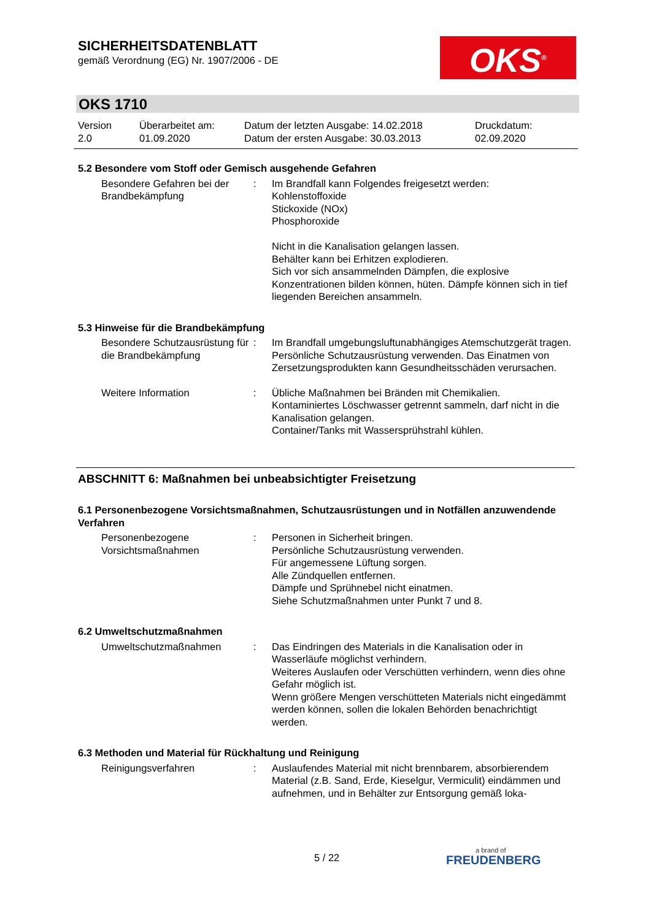SICHERHEITSDATENBLATT
gemäß Verordnung (EG) Nr. 1907/2006 - DE
OKS<sup>®</sup>
OKS 1710
Version
2.0
Überarbeitet am:
01.09.2020
Datum der letzten Ausgabe: 14.02.2018
Datum der ersten Ausgabe: 30.03.2013
Druckdatum:
02.09.2020
5.2 Besondere vom Stoff oder Gemisch ausgehende Gefahren
Besondere Gefahren bei der Brandbekämpfung
: Im Brandfall kann Folgendes freigesetzt werden:
Kohlenstoffoxide
Stickoxide (NOx)
Phosphoroxide
Nicht in die Kanalisation gelangen lassen.
Behälter kann bei Erhitzen explodieren.
Sich vor sich ansammelnden Dämpfen, die explosive Konzentrationen bilden können, hüten. Dämpfe können sich in tief liegenden Bereichen ansammeln.
5.3 Hinweise für die Brandbekämpfung
Besondere Schutzausrüstung für die Brandbekämpfung
: Im Brandfall umgebungsluftunabhängiges Atemschutzgerät tragen. Persönliche Schutzausrüstung verwenden. Das Einatmen von Zersetzungsprodukten kann Gesundheitsschäden verursachen.
Weitere Information : Übliche Maßnahmen bei Bränden mit Chemikalien.
Kontaminiertes Löschwasser getrennt sammeln, darf nicht in die Kanalisation gelangen.
Container/Tanks mit Wassersprühstrahl kühlen.
ABSCHNITT 6: Maßnahmen bei unbeabsichtigter Freisetzung
6.1 Personenbezogene Vorsichtsmaßnahmen, Schutzausrüstungen und in Notfällen anzuwendende Verfahren
Personenbezogene Vorsichtsmaßnahmen
: Personen in Sicherheit bringen.
Persönliche Schutzausrüstung verwenden.
Für angemessene Lüftung sorgen.
Alle Zündquellen entfernen.
Dämpfe und Sprühnebel nicht einatmen.
Siehe Schutzmaßnahmen unter Punkt 7 und 8.
6.2 Umweltschutzmaßnahmen
Umweltschutzmaßnahmen : Das Eindringen des Materials in die Kanalisation oder in Wasserläufe möglichst verhindern.
Weiteres Auslaufen oder Verschütten verhindern, wenn dies ohne Gefahr möglich ist.
Wenn größere Mengen verschütteten Materials nicht eingedämmt werden können, sollen die lokalen Behörden benachrichtigt werden.
6.3 Methoden und Material für Rückhaltung und Reinigung
Reinigungsverfahren : Auslaufendes Material mit nicht brennbarem, absorbierendem Material (z.B. Sand, Erde, Kieselgur, Vermiculit) eindämmen und aufnehmen, und in Behälter zur Entsorgung gemäß loka-
5 / 22
a brand of
FREUDENBERG